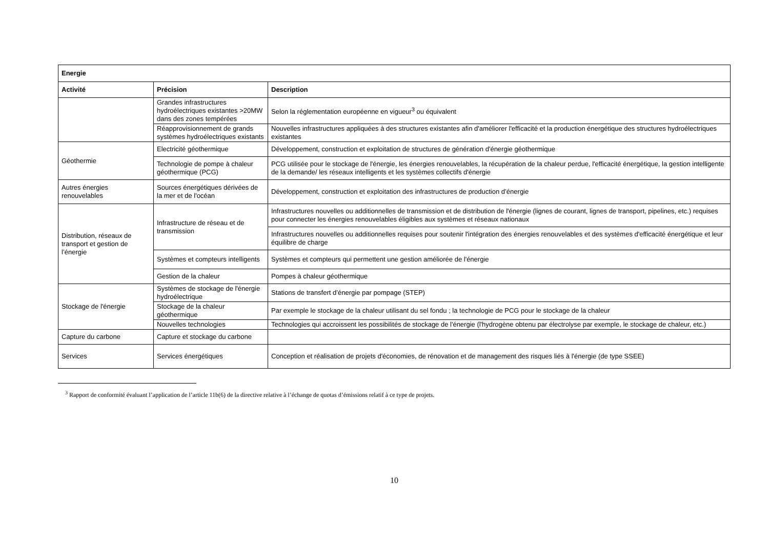| Energie | | |
| --- | --- | --- |
| Activité | Précision | Description |
| | Grandes infrastructures hydroélectriques existantes >20MW dans des zones tempérées | Selon la réglementation européenne en vigueur<sup>3</sup> ou équivalent |
| | Réapprovisionnement de grands systèmes hydroélectriques existants | Nouvelles infrastructures appliquées à des structures existantes afin d'améliorer l'efficacité et la production énergétique des structures hydroélectriques existantes |
| Géothermie | Electricité géothermique | Développement, construction et exploitation de structures de génération d'énergie géothermique |
| | Technologie de pompe à chaleur géothermique (PCG) | PCG utilisée pour le stockage de l'énergie, les énergies renouvelables, la récupération de la chaleur perdue, l'efficacité énergétique, la gestion intelligente de la demande/ les réseaux intelligents et les systèmes collectifs d'énergie |
| Autres énergies renouvelables | Sources énergétiques dérivées de la mer et de l'océan | Développement, construction et exploitation des infrastructures de production d’énergie |
| Distribution, réseaux de transport et gestion de l’énergie | Infrastructure de réseau et de transmission | Infrastructures nouvelles ou additionnelles de transmission et de distribution de l'énergie (lignes de courant, lignes de transport, pipelines, etc.) requises pour connecter les énergies renouvelables éligibles aux systèmes et réseaux nationaux |
| | | Infrastructures nouvelles ou additionnelles requises pour soutenir l'intégration des énergies renouvelables et des systèmes d'efficacité énergétique et leur équilibre de charge |
| | Systèmes et compteurs intelligents | Systèmes et compteurs qui permettent une gestion améliorée de l'énergie |
| | Gestion de la chaleur | Pompes à chaleur géothermique |
| Stockage de l'énergie | Systèmes de stockage de l'énergie hydroélectrique | Stations de transfert d’énergie par pompage (STEP) |
| | Stockage de la chaleur géothermique | Par exemple le stockage de la chaleur utilisant du sel fondu ; la technologie de PCG pour le stockage de la chaleur |
| | Nouvelles technologies | Technologies qui accroissent les possibilités de stockage de l'énergie (l'hydrogène obtenu par électrolyse par exemple, le stockage de chaleur, etc.) |
| Capture du carbone | Capture et stockage du carbone | |
| Services | Services énergétiques | Conception et réalisation de projets d'économies, de rénovation et de management des risques liés à l'énergie (de type SSEE) |
<sup>3</sup> Rapport de conformité évaluant l’application de l’article 11b(6) de la directive relative à l’échange de quotas d’émissions relatif à ce type de projets.
10